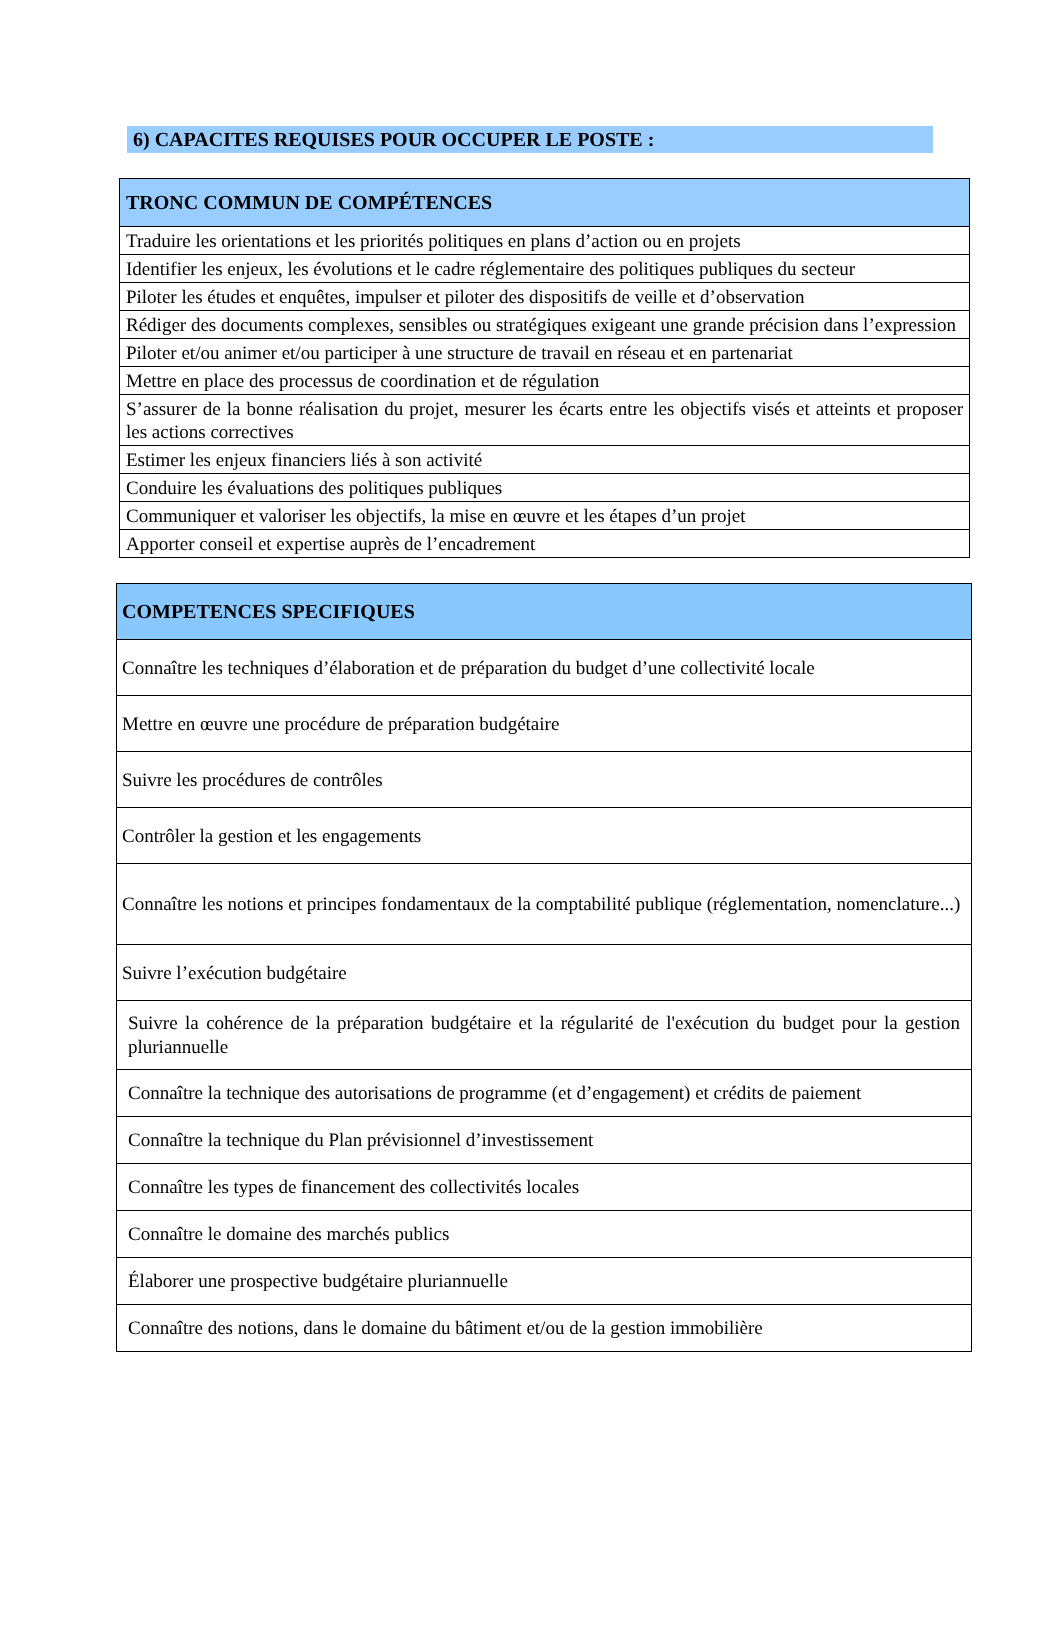6) CAPACITES REQUISES POUR OCCUPER LE POSTE :
| TRONC COMMUN DE COMPÉTENCES |
| --- |
| Traduire les orientations et les priorités politiques en plans d’action ou en projets |
| Identifier les enjeux, les évolutions et le cadre réglementaire des politiques publiques du secteur |
| Piloter les études et enquêtes, impulser et piloter des dispositifs de veille et d’observation |
| Rédiger des documents complexes, sensibles ou stratégiques exigeant une grande précision dans l’expression |
| Piloter et/ou animer et/ou participer à une structure de travail en réseau et en partenariat |
| Mettre en place des processus de coordination et de régulation |
| S’assurer de la bonne réalisation du projet, mesurer les écarts entre les objectifs visés et atteints et proposer les actions correctives |
| Estimer les enjeux financiers liés à son activité |
| Conduire les évaluations des politiques publiques |
| Communiquer et valoriser les objectifs, la mise en œuvre et les étapes d’un projet |
| Apporter conseil et expertise auprès de l’encadrement |
| COMPETENCES SPECIFIQUES |
| --- |
| Connaître les techniques d’élaboration et de préparation du budget d’une collectivité locale |
| Mettre en œuvre une procédure de préparation budgétaire |
| Suivre les procédures de contrôles |
| Contrôler la gestion et les engagements |
| Connaître les notions et principes fondamentaux de la comptabilité publique (réglementation, nomenclature...) |
| Suivre l’exécution budgétaire |
| Suivre la cohérence de la préparation budgétaire et la régularité de l'exécution du budget pour la gestion pluriannuelle |
| Connaître la technique des autorisations de programme (et d’engagement) et crédits de paiement |
| Connaître la technique du Plan prévisionnel d’investissement |
| Connaître les types de financement des collectivités locales |
| Connaître le domaine des marchés publics |
| Élaborer une prospective budgétaire pluriannuelle |
| Connaître des notions, dans le domaine du bâtiment et/ou de la gestion immobilière |